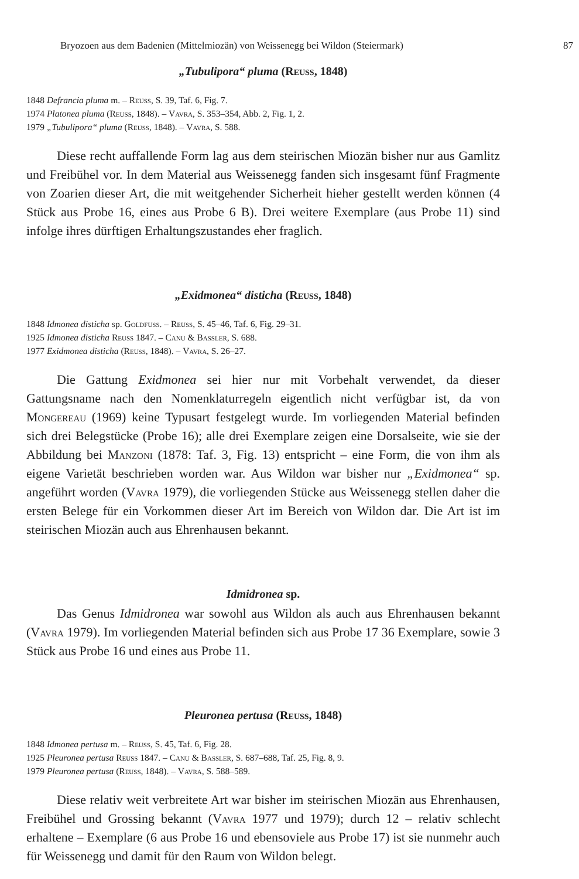Bryozoen aus dem Badenien (Mittelmiozän) von Weissenegg bei Wildon (Steiermark) 87
„Tubulipora“ pluma (Reuss, 1848)
1848 Defrancia pluma m. – Reuss, S. 39, Taf. 6, Fig. 7.
1974 Platonea pluma (Reuss, 1848). – Vavra, S. 353–354, Abb. 2, Fig. 1, 2.
1979 „Tubulipora“ pluma (Reuss, 1848). – Vavra, S. 588.
Diese recht auffallende Form lag aus dem steirischen Miozän bisher nur aus Gamlitz und Freibühel vor. In dem Material aus Weissenegg fanden sich insgesamt fünf Fragmente von Zoarien dieser Art, die mit weitgehender Sicherheit hieher gestellt werden können (4 Stück aus Probe 16, eines aus Probe 6 B). Drei weitere Exemplare (aus Probe 11) sind infolge ihres dürftigen Erhaltungszustandes eher fraglich.
„Exidmonea“ disticha (Reuss, 1848)
1848 Idmonea disticha sp. Goldfuss. – Reuss, S. 45–46, Taf. 6, Fig. 29–31.
1925 Idmonea disticha Reuss 1847. – Canu & Bassler, S. 688.
1977 Exidmonea disticha (Reuss, 1848). – Vavra, S. 26–27.
Die Gattung Exidmonea sei hier nur mit Vorbehalt verwendet, da dieser Gattungsname nach den Nomenklaturregeln eigentlich nicht verfügbar ist, da von Mongereau (1969) keine Typusart festgelegt wurde. Im vorliegenden Material befinden sich drei Belegstücke (Probe 16); alle drei Exemplare zeigen eine Dorsalseite, wie sie der Abbildung bei Manzoni (1878: Taf. 3, Fig. 13) entspricht – eine Form, die von ihm als eigene Varietät beschrieben worden war. Aus Wildon war bisher nur „Exidmonea“ sp. angeführt worden (Vavra 1979), die vorliegenden Stücke aus Weissenegg stellen daher die ersten Belege für ein Vorkommen dieser Art im Bereich von Wildon dar. Die Art ist im steirischen Miozän auch aus Ehrenhausen bekannt.
Idmidronea sp.
Das Genus Idmidronea war sowohl aus Wildon als auch aus Ehrenhausen bekannt (Vavra 1979). Im vorliegenden Material befinden sich aus Probe 17 36 Exemplare, sowie 3 Stück aus Probe 16 und eines aus Probe 11.
Pleuronea pertusa (Reuss, 1848)
1848 Idmonea pertusa m. – Reuss, S. 45, Taf. 6, Fig. 28.
1925 Pleuronea pertusa Reuss 1847. – Canu & Bassler, S. 687–688, Taf. 25, Fig. 8, 9.
1979 Pleuronea pertusa (Reuss, 1848). – Vavra, S. 588–589.
Diese relativ weit verbreitete Art war bisher im steirischen Miozän aus Ehrenhausen, Freibühel und Grossing bekannt (Vavra 1977 und 1979); durch 12 – relativ schlecht erhaltene – Exemplare (6 aus Probe 16 und ebensoviele aus Probe 17) ist sie nunmehr auch für Weissenegg und damit für den Raum von Wildon belegt.